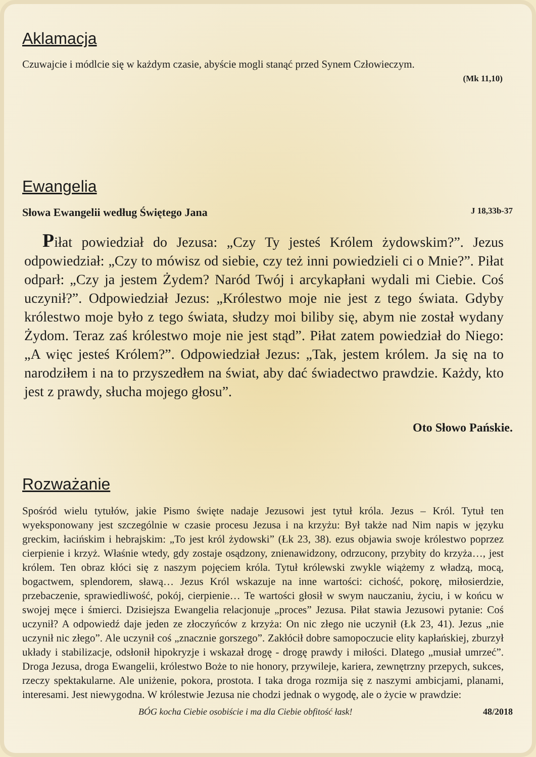Aklamacja
Czuwajcie i módlcie się w każdym czasie, abyście mogli stanąć przed Synem Człowieczym.
(Mk 11,10)
Ewangelia
Słowa Ewangelii według Świętego Jana J 18,33b-37
Piłat powiedział do Jezusa: „Czy Ty jesteś Królem żydowskim?”. Jezus odpowiedział: „Czy to mówisz od siebie, czy też inni powiedzieli ci o Mnie?”. Piłat odparł: „Czy ja jestem Żydem? Naród Twój i arcykapłani wydali mi Ciebie. Coś uczynił?”. Odpowiedział Jezus: „Królestwo moje nie jest z tego świata. Gdyby królestwo moje było z tego świata, słudzy moi biliby się, abym nie został wydany Żydom. Teraz zaś królestwo moje nie jest stąd”. Piłat zatem powiedział do Niego: „A więc jesteś Królem?”. Odpowiedział Jezus: „Tak, jestem królem. Ja się na to narodziłem i na to przyszedłem na świat, aby dać świadectwo prawdzie. Każdy, kto jest z prawdy, słucha mojego głosu”.
Oto Słowo Pańskie.
Rozważanie
Spośród wielu tytułów, jakie Pismo święte nadaje Jezusowi jest tytuł króla. Jezus – Król. Tytuł ten wyeksponowany jest szczególnie w czasie procesu Jezusa i na krzyżu: Był także nad Nim napis w języku greckim, łacińskim i hebrajskim: „To jest król żydowski” (Łk 23, 38). ezus objawia swoje królestwo poprzez cierpienie i krzyż. Właśnie wtedy, gdy zostaje osądzony, znienawidzony, odrzucony, przybity do krzyża…, jest królem. Ten obraz kłóci się z naszym pojęciem króla. Tytuł królewski zwykle wiążemy z władzą, mocą, bogactwem, splendorem, sławą… Jezus Król wskazuje na inne wartości: cichość, pokorę, miłosierdzie, przebaczenie, sprawiedliwość, pokój, cierpienie… Te wartości głosił w swym nauczaniu, życiu, i w końcu w swojej męce i śmierci. Dzisiejsza Ewangelia relacjonuje „proces” Jezusa. Piłat stawia Jezusowi pytanie: Coś uczynił? A odpowiedź daje jeden ze złoczyńców z krzyża: On nic złego nie uczynił (Łk 23, 41). Jezus „nie uczynił nic złego”. Ale uczynił coś „znacznie gorszego”. Zakłócił dobre samopoczucie elity kapłańskiej, zburzył układy i stabilizacje, odsłonił hipokryzje i wskazał drogę - drogę prawdy i miłości. Dlatego „musiał umrzeć”. Droga Jezusa, droga Ewangelii, królestwo Boże to nie honory, przywileje, kariera, zewnętrzny przepych, sukces, rzeczy spektakularne. Ale uniżenie, pokora, prostota. I taka droga rozmija się z naszymi ambicjami, planami, interesami. Jest niewygodna. W królestwie Jezusa nie chodzi jednak o wygodę, ale o życie w prawdzie:
BÓG kocha Ciebie osobiście i ma dla Ciebie obfitość łask! 48/2018